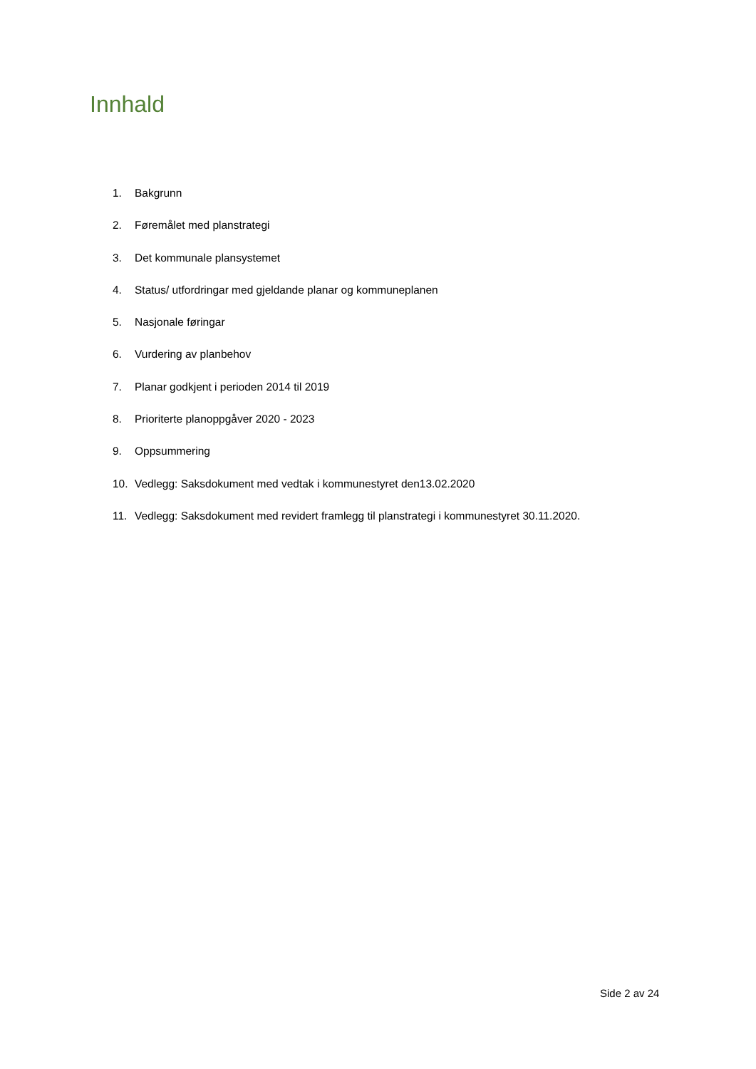Innhald
1. Bakgrunn
2. Føremålet med planstrategi
3. Det kommunale plansystemet
4. Status/ utfordringar med gjeldande planar og kommuneplanen
5. Nasjonale føringar
6. Vurdering av planbehov
7. Planar godkjent i perioden 2014 til 2019
8. Prioriterte planoppgåver 2020 - 2023
9. Oppsummering
10. Vedlegg: Saksdokument med vedtak i kommunestyret den13.02.2020
11. Vedlegg: Saksdokument med revidert framlegg til planstrategi i kommunestyret 30.11.2020.
Side 2 av 24